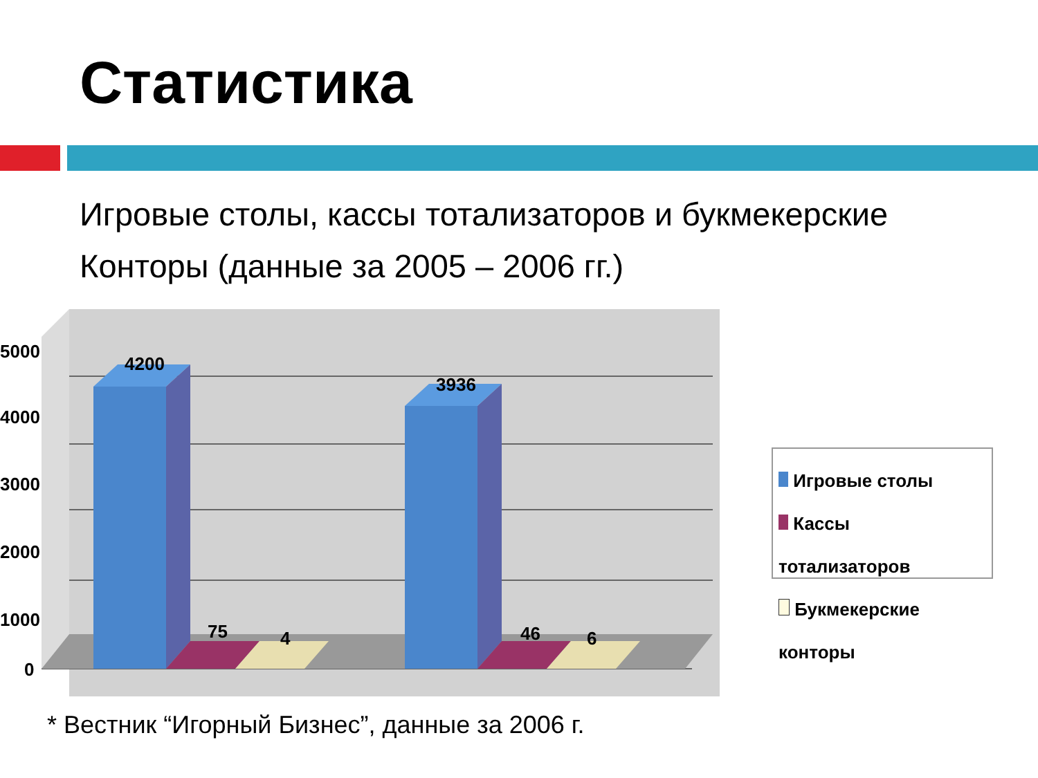Статистика
Игровые столы, кассы тотализаторов и букмекерские
Конторы (данные за 2005 – 2006 гг.)
5000
4000
3000
2000
1000
0
4200
75
4
3936
46
6
Игровые столы
Кассы тотализаторов
Букмекерские конторы
* Вестник “Игорный Бизнес”, данные за 2006 г.